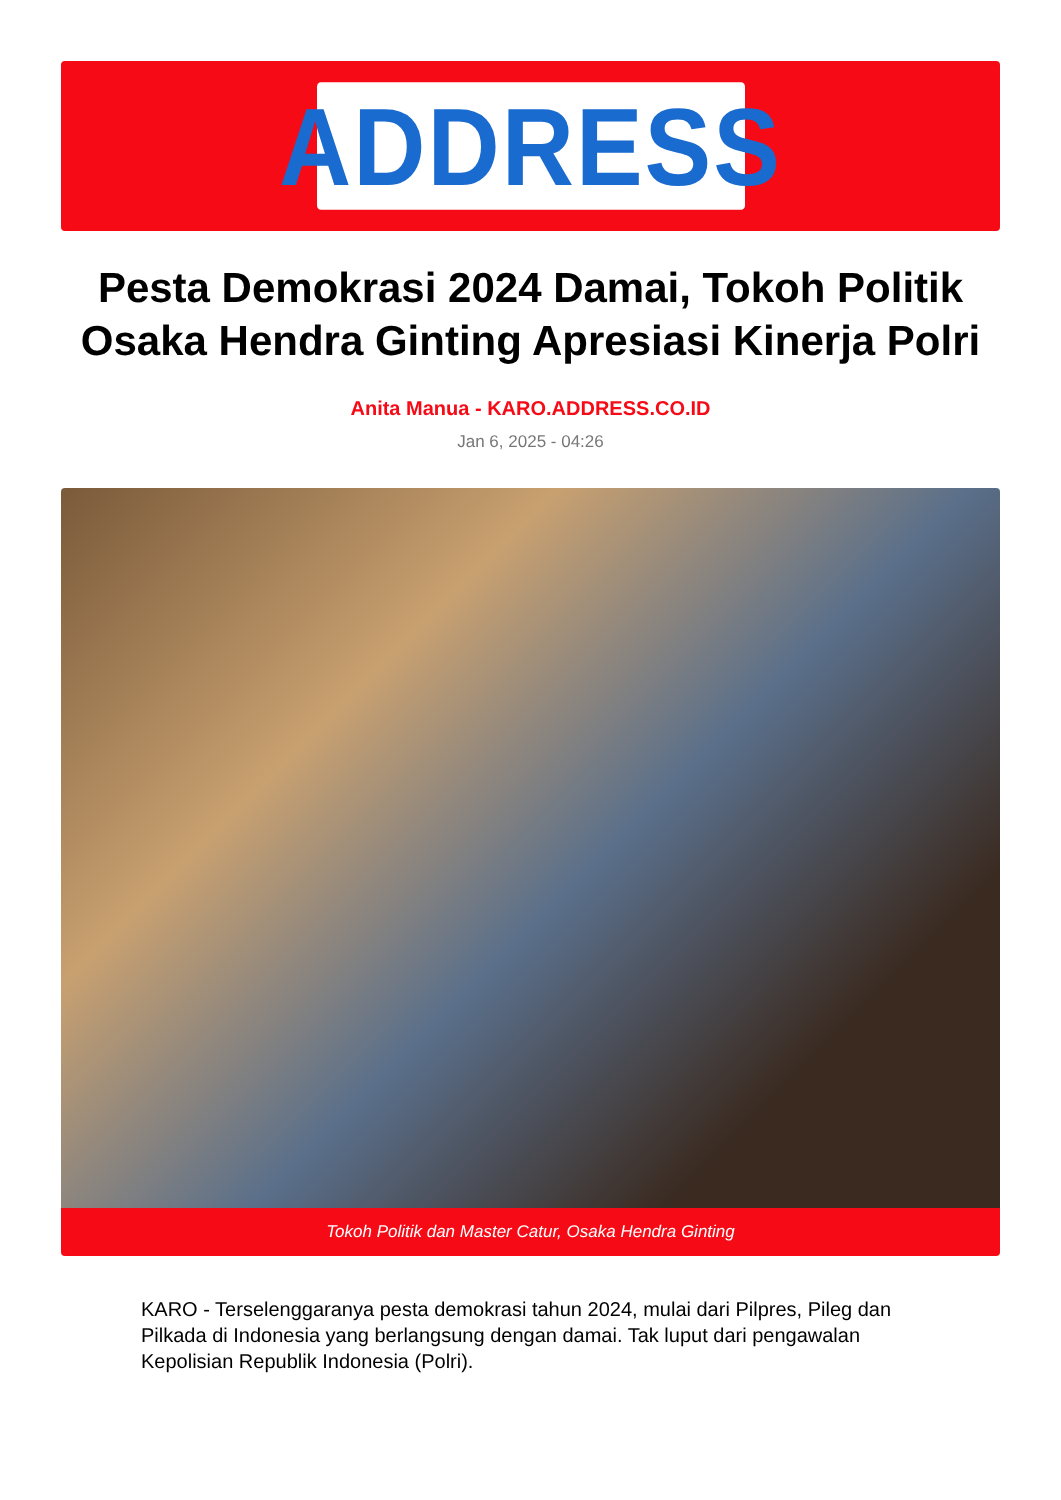ADDRESS
Pesta Demokrasi 2024 Damai, Tokoh Politik Osaka Hendra Ginting Apresiasi Kinerja Polri
Anita Manua - KARO.ADDRESS.CO.ID
Jan 6, 2025 - 04:26
Tokoh Politik dan Master Catur, Osaka Hendra Ginting
KARO - Terselenggaranya pesta demokrasi tahun 2024, mulai dari Pilpres, Pileg dan Pilkada di Indonesia yang berlangsung dengan damai. Tak luput dari pengawalan Kepolisian Republik Indonesia (Polri).